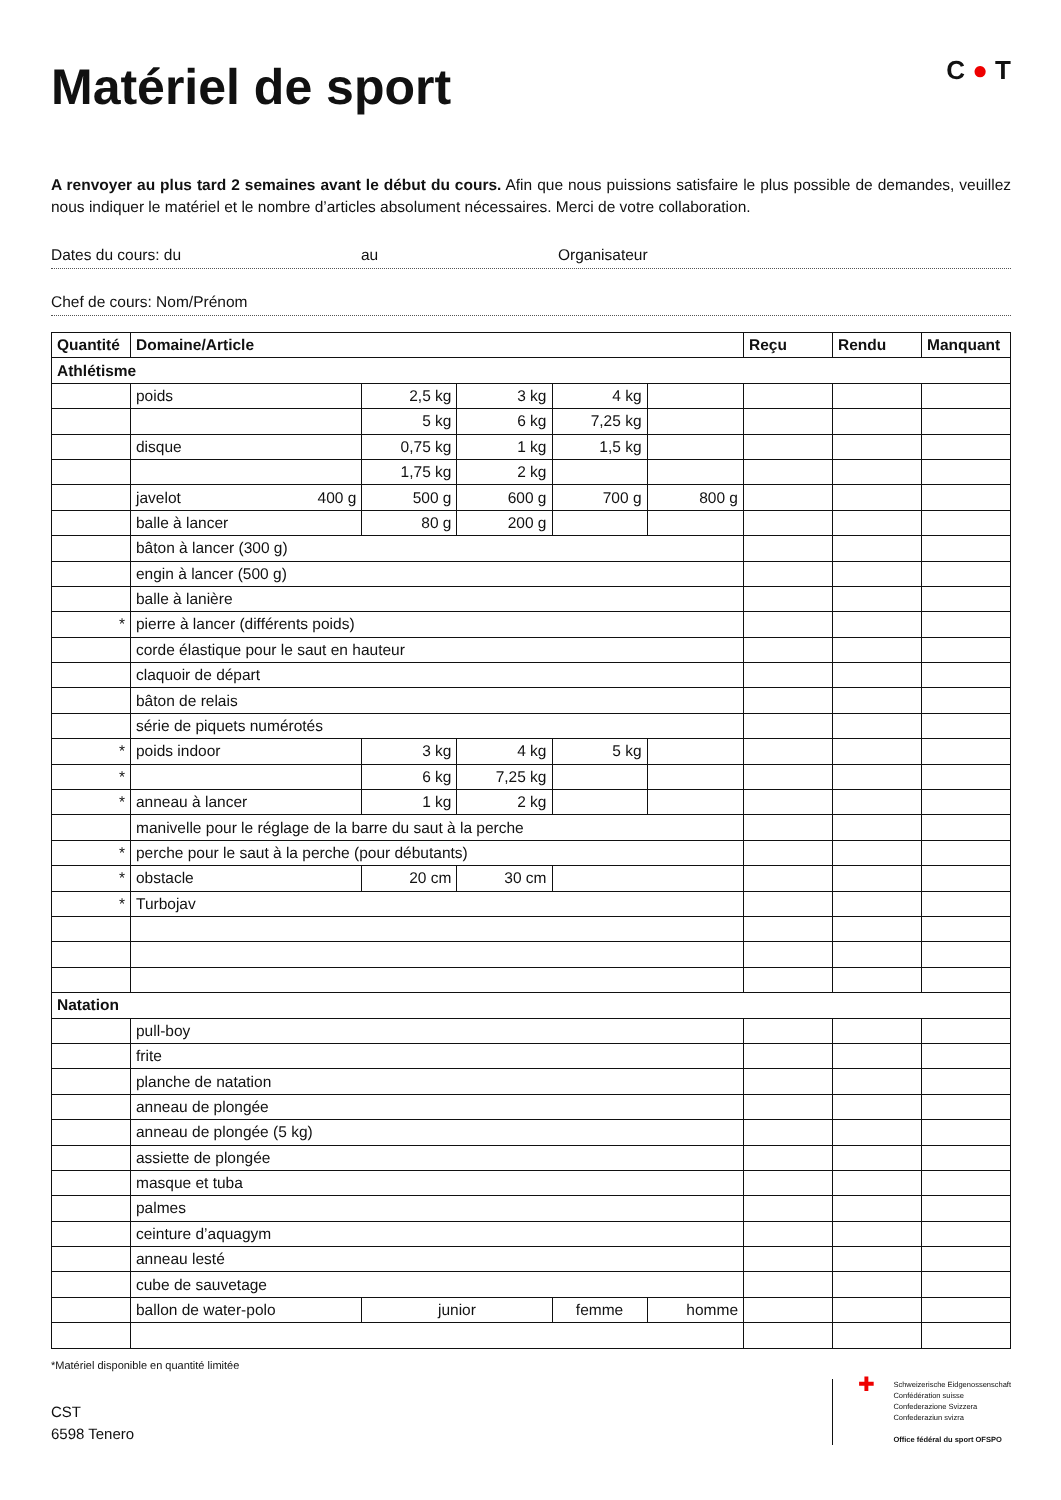Matériel de sport
C ● T
A renvoyer au plus tard 2 semaines avant le début du cours. Afin que nous puissions satisfaire le plus possible de demandes, veuillez nous indiquer le matériel et le nombre d’articles absolument nécessaires. Merci de votre collaboration.
Dates du cours: du au Organisateur
Chef de cours: Nom/Prénom
| Quantité | Domaine/Article | | | | | Reçu | Rendu | Manquant |
| --- | --- | --- | --- | --- | --- | --- | --- | --- |
| Athlétisme | | | | | | | | |
| | poids | 2,5 kg | 3 kg | 4 kg | | | | |
| | | 5 kg | 6 kg | 7,25 kg | | | | |
| | disque | 0,75 kg | 1 kg | 1,5 kg | | | | |
| | | 1,75 kg | 2 kg | | | | | |
| | javelot 400 g | 500 g | 600 g | 700 g | 800 g | | | |
| | balle à lancer | 80 g | 200 g | | | | | |
| | bâton à lancer (300 g) | | | | | | | |
| | engin à lancer (500 g) | | | | | | | |
| | balle à lanière | | | | | | | |
| * | pierre à lancer (différents poids) | | | | | | | |
| | corde élastique pour le saut en hauteur | | | | | | | |
| | claquoir de départ | | | | | | | |
| | bâton de relais | | | | | | | |
| | série de piquets numérotés | | | | | | | |
| * | poids indoor | 3 kg | 4 kg | 5 kg | | | | |
| * | | 6 kg | 7,25 kg | | | | | |
| * | anneau à lancer | 1 kg | 2 kg | | | | | |
| | manivelle pour le réglage de la barre du saut à la perche | | | | | | | |
| * | perche pour le saut à la perche (pour débutants) | | | | | | | |
| * | obstacle | 20 cm | 30 cm | | | | | |
| * | Turbojav | | | | | | | |
| Natation | | | | | | | | |
| | pull-boy | | | | | | | |
| | frite | | | | | | | |
| | planche de natation | | | | | | | |
| | anneau de plongée | | | | | | | |
| | anneau de plongée (5 kg) | | | | | | | |
| | assiette de plongée | | | | | | | |
| | masque et tuba | | | | | | | |
| | palmes | | | | | | | |
| | ceinture d’aquagym | | | | | | | |
| | anneau lesté | | | | | | | |
| | cube de sauvetage | | | | | | | |
| | ballon de water-polo | junior | | femme | homme | | | |
*Matériel disponible en quantité limitée
CST
6598 Tenero
✚ Schweizerische Eidgenossenschaft
Confédération suisse
Confederazione Svizzera
Confederaziun svizra
Office fédéral du sport OFSPO